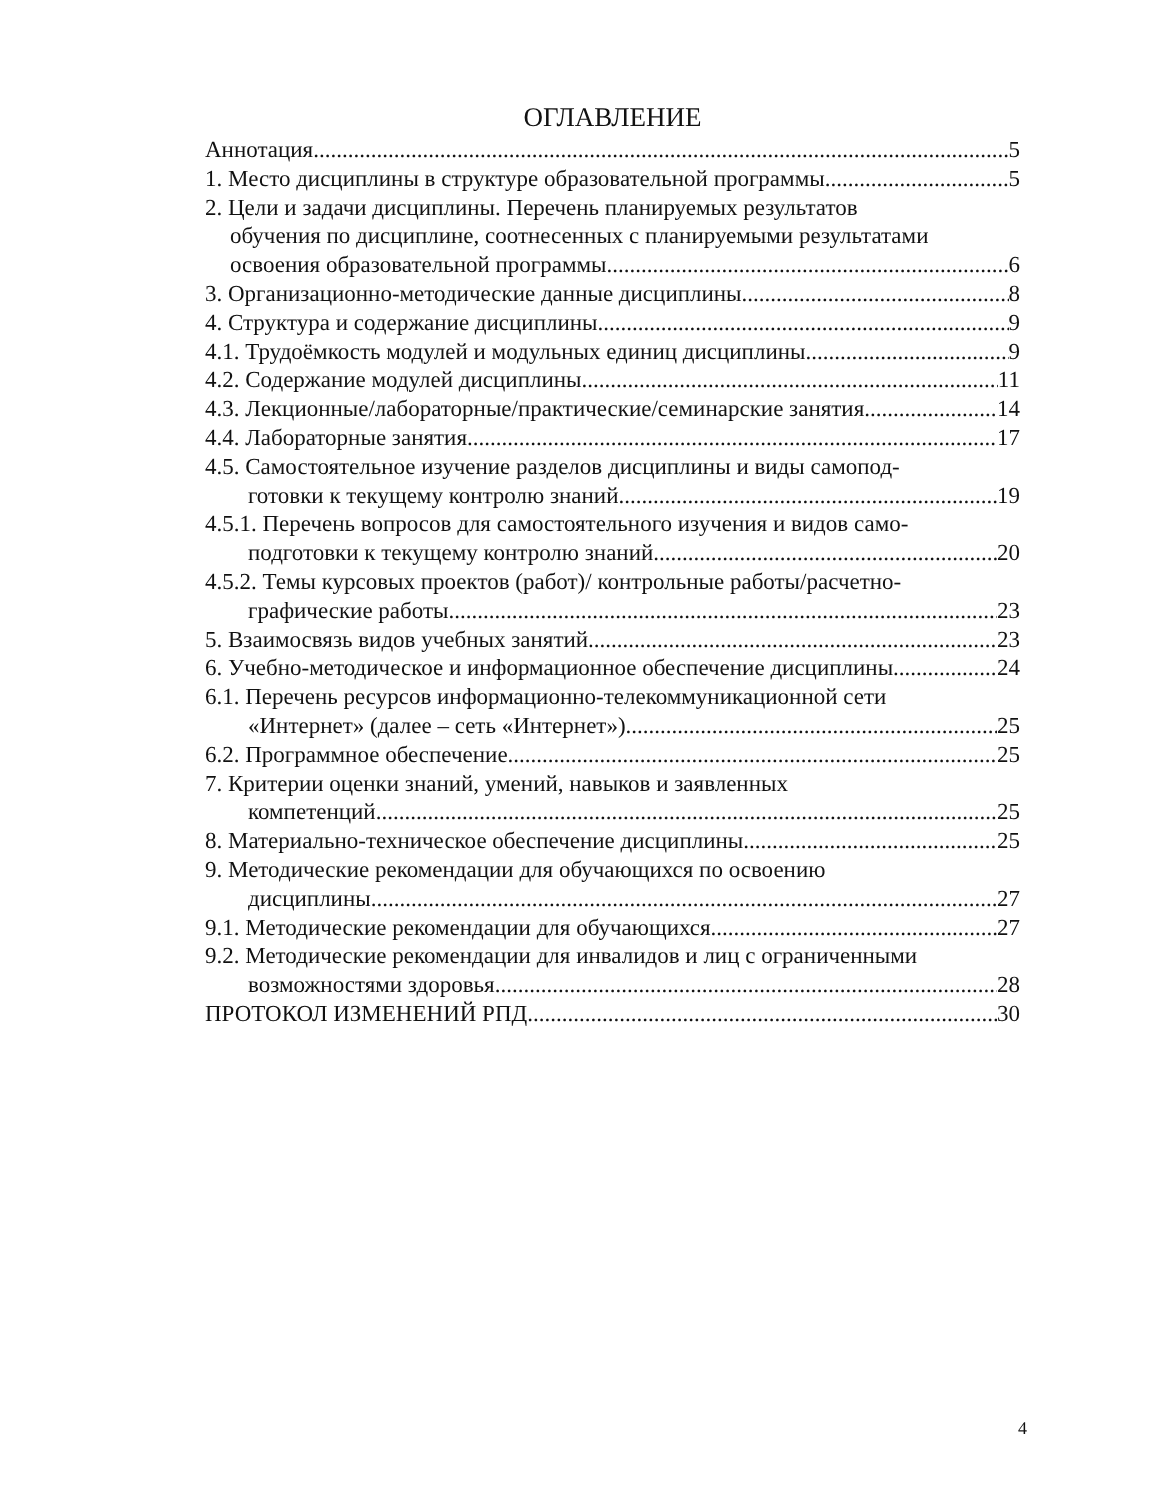ОГЛАВЛЕНИЕ
Аннотация 5
1. Место дисциплины в структуре образовательной программы 5
2. Цели и задачи дисциплины. Перечень планируемых результатов
обучения по дисциплине, соотнесенных с планируемыми результатами
освоения образовательной программы 6
3. Организационно-методические данные дисциплины 8
4. Структура и содержание дисциплины 9
4.1. Трудоёмкость модулей и модульных единиц дисциплины 9
4.2. Содержание модулей дисциплины 11
4.3. Лекционные/лабораторные/практические/семинарские занятия 14
4.4. Лабораторные занятия 17
4.5. Самостоятельное изучение разделов дисциплины и виды самопод-
готовки к текущему контролю знаний 19
4.5.1. Перечень вопросов для самостоятельного изучения и видов само-
подготовки к текущему контролю знаний 20
4.5.2. Темы курсовых проектов (работ)/ контрольные работы/расчетно-
графические работы 23
5. Взаимосвязь видов учебных занятий 23
6. Учебно-методическое и информационное обеспечение дисциплины 24
6.1. Перечень ресурсов информационно-телекоммуникационной сети
«Интернет» (далее – сеть «Интернет») 25
6.2. Программное обеспечение 25
7. Критерии оценки знаний, умений, навыков и заявленных
компетенций 25
8. Материально-техническое обеспечение дисциплины 25
9. Методические рекомендации для обучающихся по освоению
дисциплины 27
9.1. Методические рекомендации для обучающихся 27
9.2. Методические рекомендации для инвалидов и лиц с ограниченными
возможностями здоровья 28
ПРОТОКОЛ ИЗМЕНЕНИЙ РПД 30
4